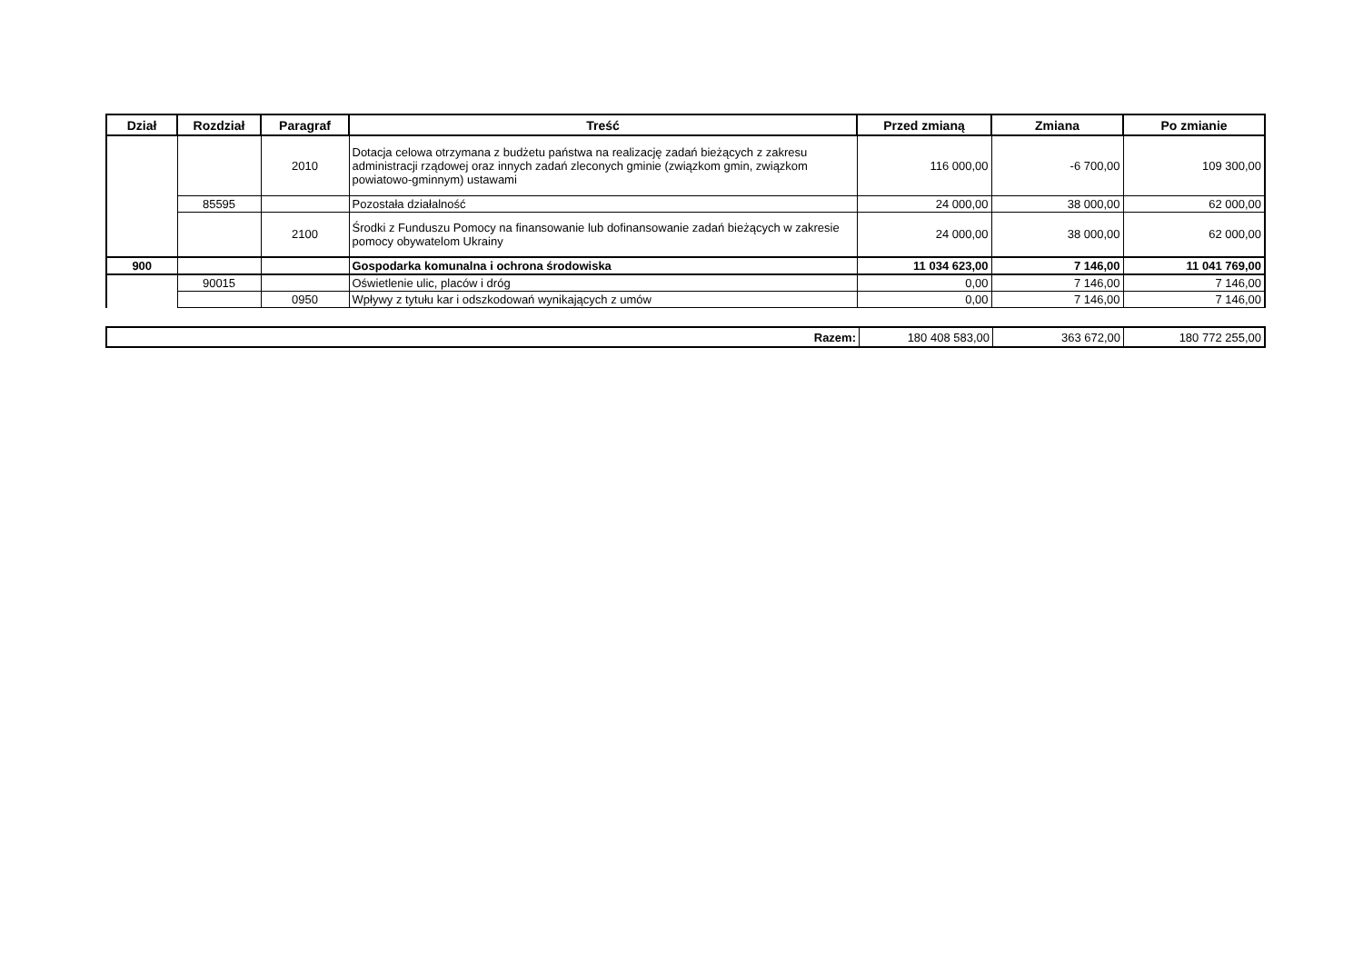| Dział | Rozdział | Paragraf | Treść | Przed zmianą | Zmiana | Po zmianie |
| --- | --- | --- | --- | --- | --- | --- |
| | | 2010 | Dotacja celowa otrzymana z budżetu państwa na realizację zadań bieżących z zakresu administracji rządowej oraz innych zadań zleconych gminie (związkom gmin, związkom powiatowo-gminnym) ustawami | 116 000,00 | -6 700,00 | 109 300,00 |
| | 85595 | | Pozostała działalność | 24 000,00 | 38 000,00 | 62 000,00 |
| | | 2100 | Środki z Funduszu Pomocy na finansowanie lub dofinansowanie zadań bieżących w zakresie pomocy obywatelom Ukrainy | 24 000,00 | 38 000,00 | 62 000,00 |
| 900 | | | Gospodarka komunalna i ochrona środowiska | 11 034 623,00 | 7 146,00 | 11 041 769,00 |
| | 90015 | | Oświetlenie ulic, placów i dróg | 0,00 | 7 146,00 | 7 146,00 |
| | | 0950 | Wpływy z tytułu kar i odszkodowań wynikających z umów | 0,00 | 7 146,00 | 7 146,00 |
| Razem: | 180 408 583,00 | 363 672,00 | 180 772 255,00 |